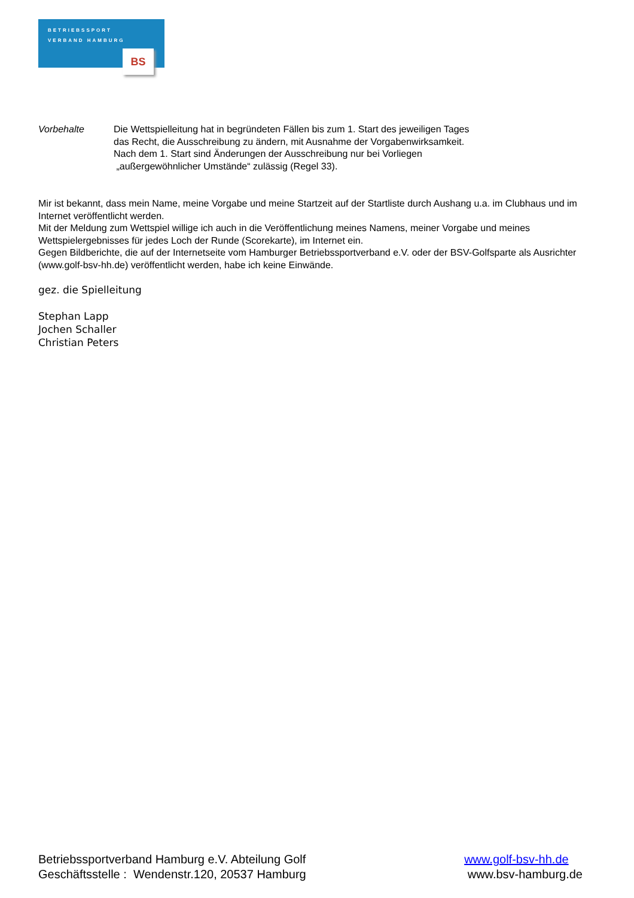BETRIEBSSPORT
VERBAND HAMBURG
BS
Vorbehalte Die Wettspielleitung hat in begründeten Fällen bis zum 1. Start des jeweiligen Tages
das Recht, die Ausschreibung zu ändern, mit Ausnahme der Vorgabenwirksamkeit.
Nach dem 1. Start sind Änderungen der Ausschreibung nur bei Vorliegen
„außergewöhnlicher Umstände“ zulässig (Regel 33).
Mir ist bekannt, dass mein Name, meine Vorgabe und meine Startzeit auf der Startliste durch Aushang u.a. im Clubhaus und im Internet veröffentlicht werden.
Mit der Meldung zum Wettspiel willige ich auch in die Veröffentlichung meines Namens, meiner Vorgabe und meines Wettspielergebnisses für jedes Loch der Runde (Scorekarte), im Internet ein.
Gegen Bildberichte, die auf der Internetseite vom Hamburger Betriebssportverband e.V. oder der BSV-Golfsparte als Ausrichter (www.golf-bsv-hh.de) veröffentlicht werden, habe ich keine Einwände.
gez. die Spielleitung
Stephan Lapp
Jochen Schaller
Christian Peters
Betriebssportverband Hamburg e.V. Abteilung Golf
Geschäftsstelle : Wendenstr.120, 20537 Hamburg
www.golf-bsv-hh.de
www.bsv-hamburg.de